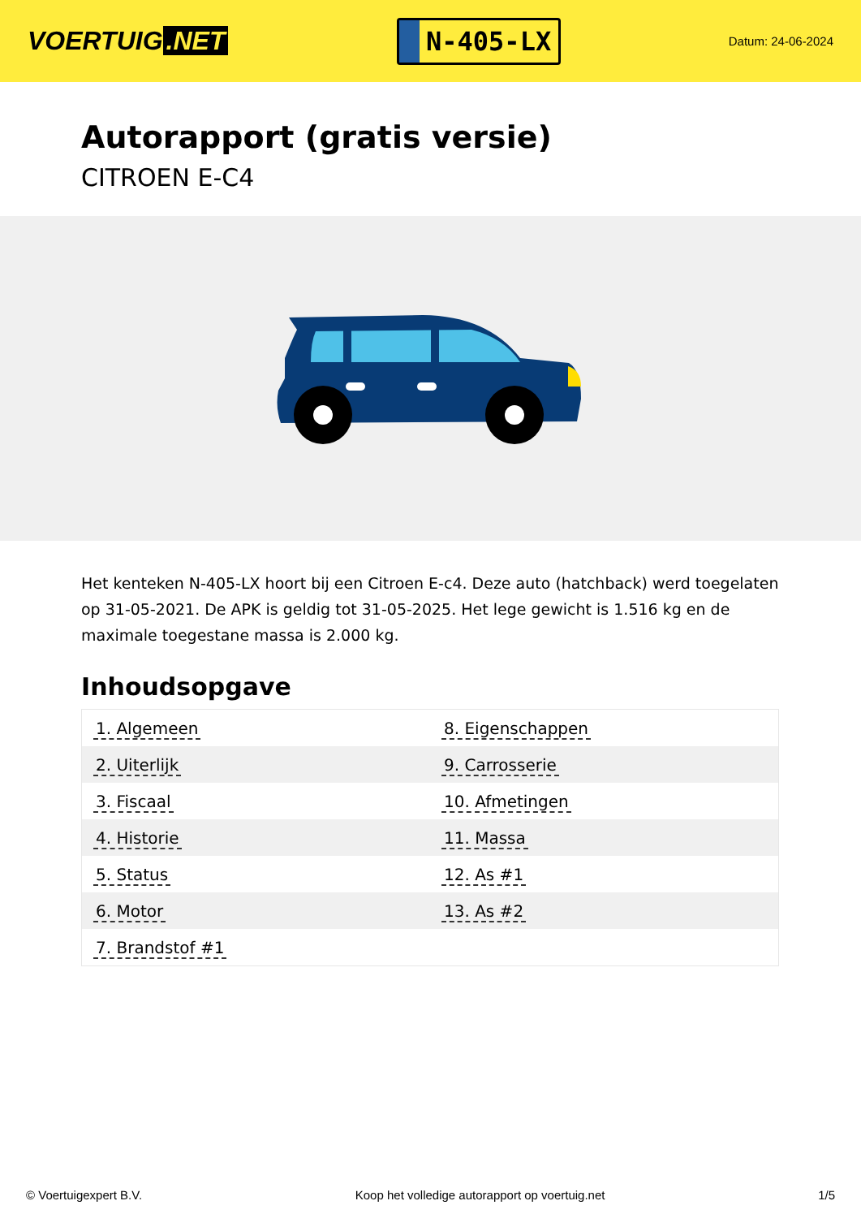VOERTUIG.NET
N-405-LX
Datum: 24-06-2024
Autorapport (gratis versie)
CITROEN E-C4
Het kenteken N-405-LX hoort bij een Citroen E-c4. Deze auto (hatchback) werd toegelaten op 31-05-2021. De APK is geldig tot 31-05-2025. Het lege gewicht is 1.516 kg en de maximale toegestane massa is 2.000 kg.
Inhoudsopgave
| 1. Algemeen | 8. Eigenschappen |
| 2. Uiterlijk | 9. Carrosserie |
| 3. Fiscaal | 10. Afmetingen |
| 4. Historie | 11. Massa |
| 5. Status | 12. As #1 |
| 6. Motor | 13. As #2 |
| 7. Brandstof #1 | |
© Voertuigexpert B.V. Koop het volledige autorapport op voertuig.net 1/5